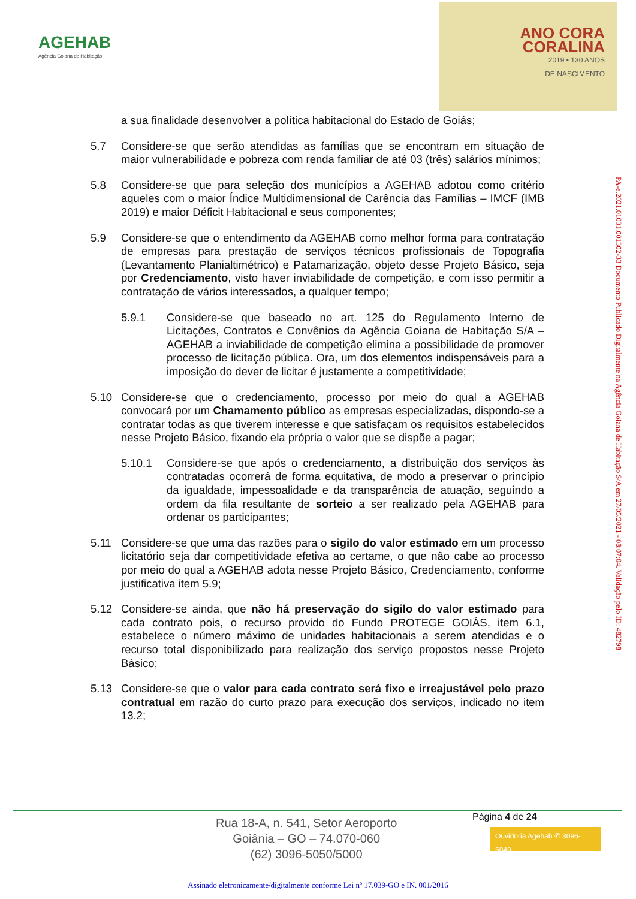AGEHAB
Agência Goiana de Habitação
ANO CORA
CORALINA
2019 • 130 ANOS
DE NASCIMENTO
a sua finalidade desenvolver a política habitacional do Estado de Goiás;
5.7 Considere-se que serão atendidas as famílias que se encontram em situação de maior vulnerabilidade e pobreza com renda familiar de até 03 (três) salários mínimos;
5.8 Considere-se que para seleção dos municípios a AGEHAB adotou como critério aqueles com o maior Índice Multidimensional de Carência das Famílias – IMCF (IMB 2019) e maior Déficit Habitacional e seus componentes;
5.9 Considere-se que o entendimento da AGEHAB como melhor forma para contratação de empresas para prestação de serviços técnicos profissionais de Topografia (Levantamento Planialtimétrico) e Patamarização, objeto desse Projeto Básico, seja por Credenciamento, visto haver inviabilidade de competição, e com isso permitir a contratação de vários interessados, a qualquer tempo;
5.9.1 Considere-se que baseado no art. 125 do Regulamento Interno de Licitações, Contratos e Convênios da Agência Goiana de Habitação S/A – AGEHAB a inviabilidade de competição elimina a possibilidade de promover processo de licitação pública. Ora, um dos elementos indispensáveis para a imposição do dever de licitar é justamente a competitividade;
5.10 Considere-se que o credenciamento, processo por meio do qual a AGEHAB convocará por um Chamamento público as empresas especializadas, dispondo-se a contratar todas as que tiverem interesse e que satisfaçam os requisitos estabelecidos nesse Projeto Básico, fixando ela própria o valor que se dispõe a pagar;
5.10.1 Considere-se que após o credenciamento, a distribuição dos serviços às contratadas ocorrerá de forma equitativa, de modo a preservar o princípio da igualdade, impessoalidade e da transparência de atuação, seguindo a ordem da fila resultante de sorteio a ser realizado pela AGEHAB para ordenar os participantes;
5.11 Considere-se que uma das razões para o sigilo do valor estimado em um processo licitatório seja dar competitividade efetiva ao certame, o que não cabe ao processo por meio do qual a AGEHAB adota nesse Projeto Básico, Credenciamento, conforme justificativa item 5.9;
5.12 Considere-se ainda, que não há preservação do sigilo do valor estimado para cada contrato pois, o recurso provido do Fundo PROTEGE GOIÁS, item 6.1, estabelece o número máximo de unidades habitacionais a serem atendidas e o recurso total disponibilizado para realização dos serviço propostos nesse Projeto Básico;
5.13 Considere-se que o valor para cada contrato será fixo e irreajustável pelo prazo contratual em razão do curto prazo para execução dos serviços, indicado no item 13.2;
PA-e.2021.01031.001302-33 Documento Publicado Digitalmente na Agência Goiana de Habitação S/A em 27/05/2021 - 08:07:04. Validação pelo ID: 482798
Rua 18-A, n. 541, Setor Aeroporto
Goiânia – GO – 74.070-060
(62) 3096-5050/5000
Página 4 de 24
Ouvidoria Agehab ✆ 3096-5049
Assinado eletronicamente/digitalmente conforme Lei nº 17.039-GO e IN. 001/2016